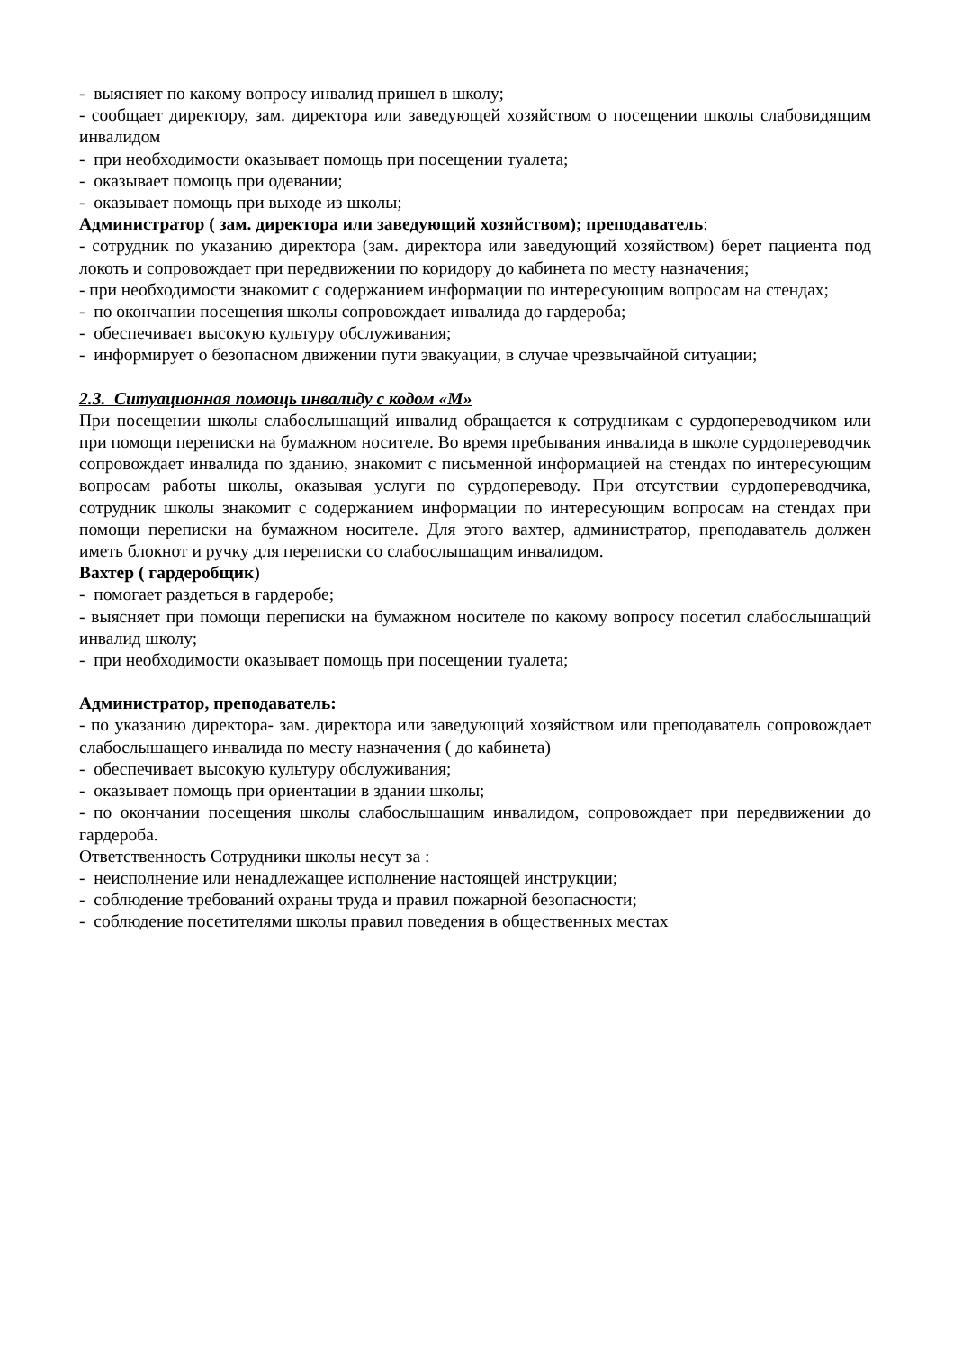- выясняет по какому вопросу инвалид пришел в школу;
- сообщает директору, зам. директора или заведующей хозяйством о посещении школы слабовидящим инвалидом
- при необходимости оказывает помощь при посещении туалета;
- оказывает помощь при одевании;
- оказывает помощь при выходе из школы;
Администратор ( зам. директора или заведующий хозяйством); преподаватель:
- сотрудник по указанию директора (зам. директора или заведующий хозяйством) берет пациента под локоть и сопровождает при передвижении по коридору до кабинета по месту назначения;
- при необходимости знакомит с содержанием информации по интересующим вопросам на стендах;
- по окончании посещения школы сопровождает инвалида до гардероба;
- обеспечивает высокую культуру обслуживания;
- информирует о безопасном движении пути эвакуации, в случае чрезвычайной ситуации;
2.3. Ситуационная помощь инвалиду с кодом «М»
При посещении школы слабослышащий инвалид обращается к сотрудникам с сурдопереводчиком или при помощи переписки на бумажном носителе. Во время пребывания инвалида в школе сурдопереводчик сопровождает инвалида по зданию, знакомит с письменной информацией на стендах по интересующим вопросам работы школы, оказывая услуги по сурдопереводу. При отсутствии сурдопереводчика, сотрудник школы знакомит с содержанием информации по интересующим вопросам на стендах при помощи переписки на бумажном носителе. Для этого вахтер, администратор, преподаватель должен иметь блокнот и ручку для переписки со слабослышащим инвалидом.
Вахтер ( гардеробщик)
- помогает раздеться в гардеробе;
- выясняет при помощи переписки на бумажном носителе по какому вопросу посетил слабослышащий инвалид школу;
- при необходимости оказывает помощь при посещении туалета;
Администратор, преподаватель:
- по указанию директора- зам. директора или заведующий хозяйством или преподаватель сопровождает слабослышащего инвалида по месту назначения ( до кабинета)
- обеспечивает высокую культуру обслуживания;
- оказывает помощь при ориентации в здании школы;
- по окончании посещения школы слабослышащим инвалидом, сопровождает при передвижении до гардероба.
Ответственность Сотрудники школы несут за :
- неисполнение или ненадлежащее исполнение настоящей инструкции;
- соблюдение требований охраны труда и правил пожарной безопасности;
- соблюдение посетителями школы правил поведения в общественных местах